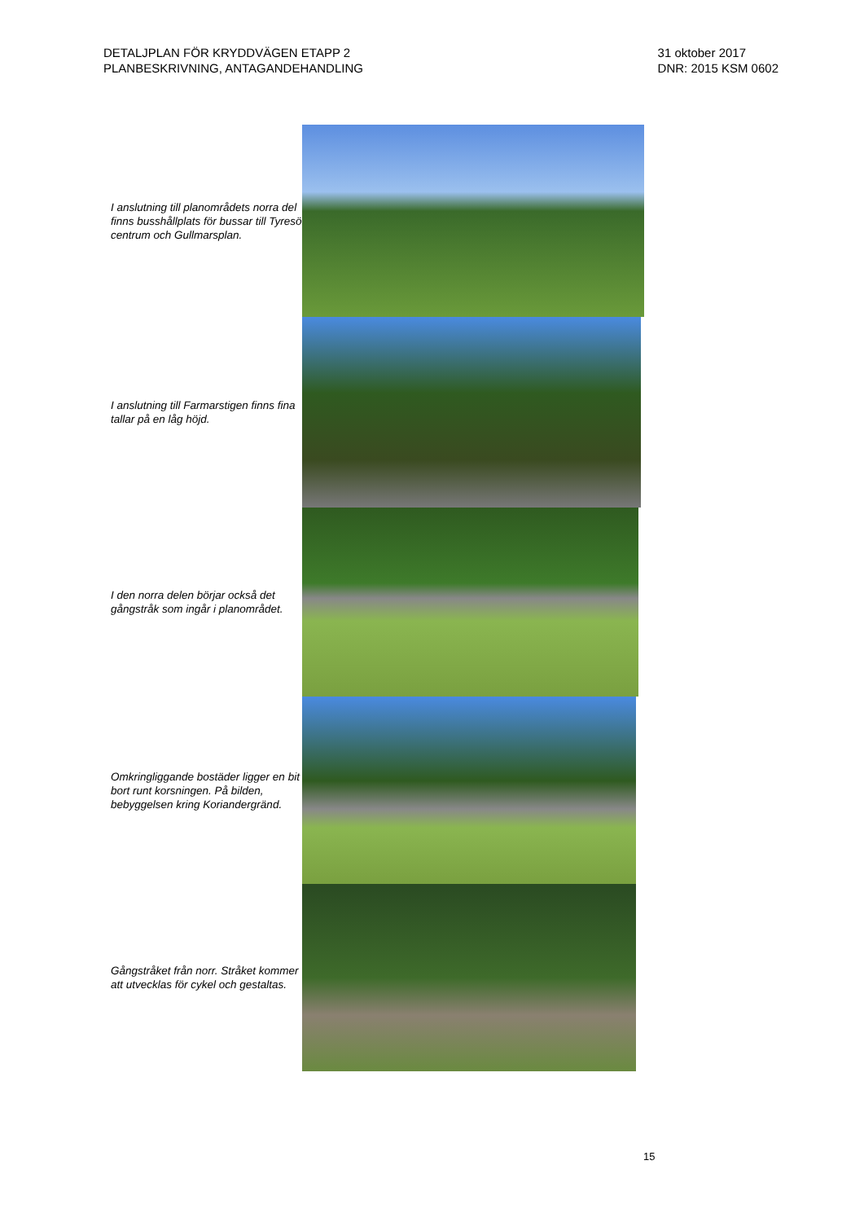DETALJPLAN FÖR KRYDDVÄGEN ETAPP 2
PLANBESKRIVNING, ANTAGANDEHANDLING
31 oktober 2017
DNR: 2015 KSM 0602
I anslutning till planområdets norra del finns busshållplats för bussar till Tyresö centrum och Gullmarsplan.
I anslutning till Farmarstigen finns fina tallar på en låg höjd.
I den norra delen börjar också det gångstråk som ingår i planområdet.
Omkringliggande bostäder ligger en bit bort runt korsningen. På bilden, bebyggelsen kring Koriandergränd.
Gångstråket från norr. Stråket kommer att utvecklas för cykel och gestaltas.
15